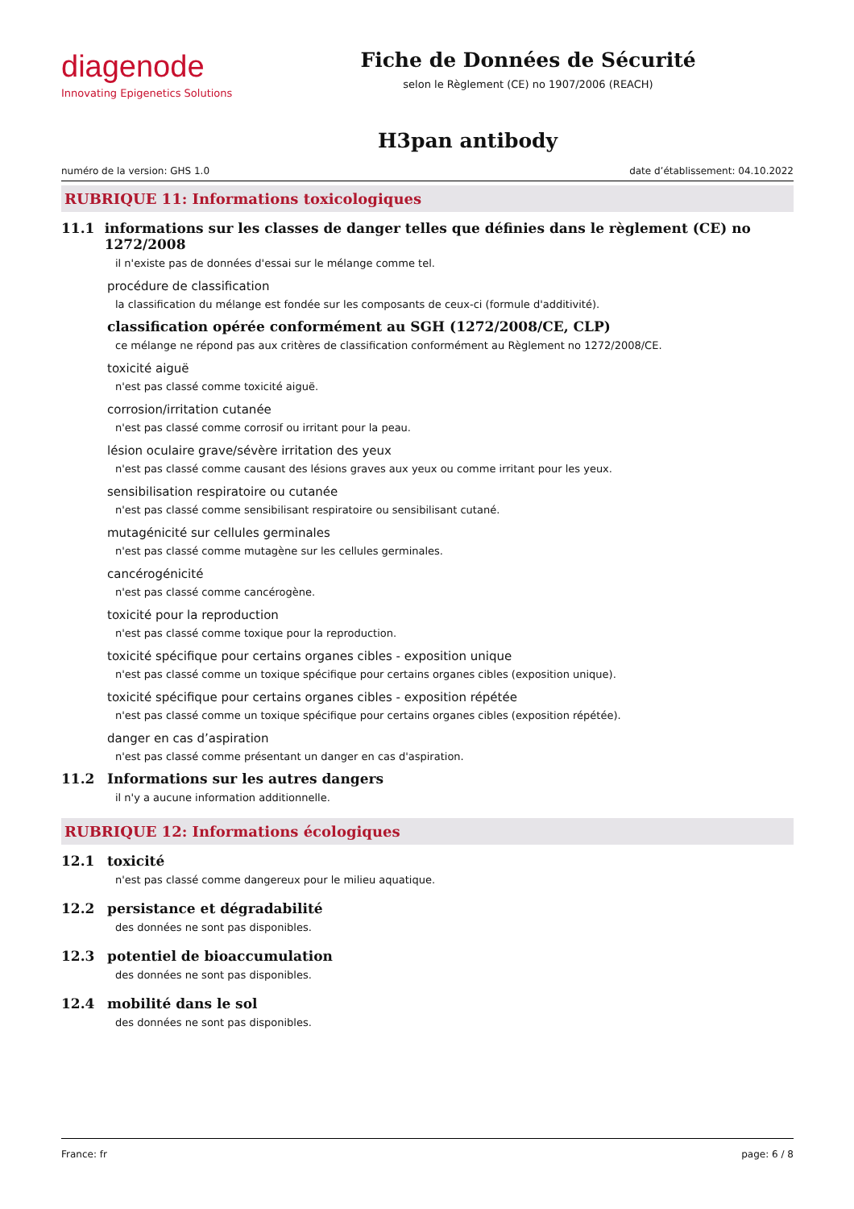diagenode
Innovating Epigenetics Solutions
Fiche de Données de Sécurité
selon le Règlement (CE) no 1907/2006 (REACH)
H3pan antibody
numéro de la version: GHS 1.0 date d’établissement: 04.10.2022
RUBRIQUE 11: Informations toxicologiques
11.1 informations sur les classes de danger telles que définies dans le règlement (CE) no 1272/2008
il n'existe pas de données d'essai sur le mélange comme tel.
procédure de classification
la classification du mélange est fondée sur les composants de ceux-ci (formule d'additivité).
classification opérée conformément au SGH (1272/2008/CE, CLP)
ce mélange ne répond pas aux critères de classification conformément au Règlement no 1272/2008/CE.
toxicité aiguë
n'est pas classé comme toxicité aiguë.
corrosion/irritation cutanée
n'est pas classé comme corrosif ou irritant pour la peau.
lésion oculaire grave/sévère irritation des yeux
n'est pas classé comme causant des lésions graves aux yeux ou comme irritant pour les yeux.
sensibilisation respiratoire ou cutanée
n'est pas classé comme sensibilisant respiratoire ou sensibilisant cutané.
mutagénicité sur cellules germinales
n'est pas classé comme mutagène sur les cellules germinales.
cancérogénicité
n'est pas classé comme cancérogène.
toxicité pour la reproduction
n'est pas classé comme toxique pour la reproduction.
toxicité spécifique pour certains organes cibles - exposition unique
n'est pas classé comme un toxique spécifique pour certains organes cibles (exposition unique).
toxicité spécifique pour certains organes cibles - exposition répétée
n'est pas classé comme un toxique spécifique pour certains organes cibles (exposition répétée).
danger en cas d’aspiration
n'est pas classé comme présentant un danger en cas d'aspiration.
11.2 Informations sur les autres dangers
il n'y a aucune information additionnelle.
RUBRIQUE 12: Informations écologiques
12.1 toxicité
n'est pas classé comme dangereux pour le milieu aquatique.
12.2 persistance et dégradabilité
des données ne sont pas disponibles.
12.3 potentiel de bioaccumulation
des données ne sont pas disponibles.
12.4 mobilité dans le sol
des données ne sont pas disponibles.
France: fr page: 6 / 8